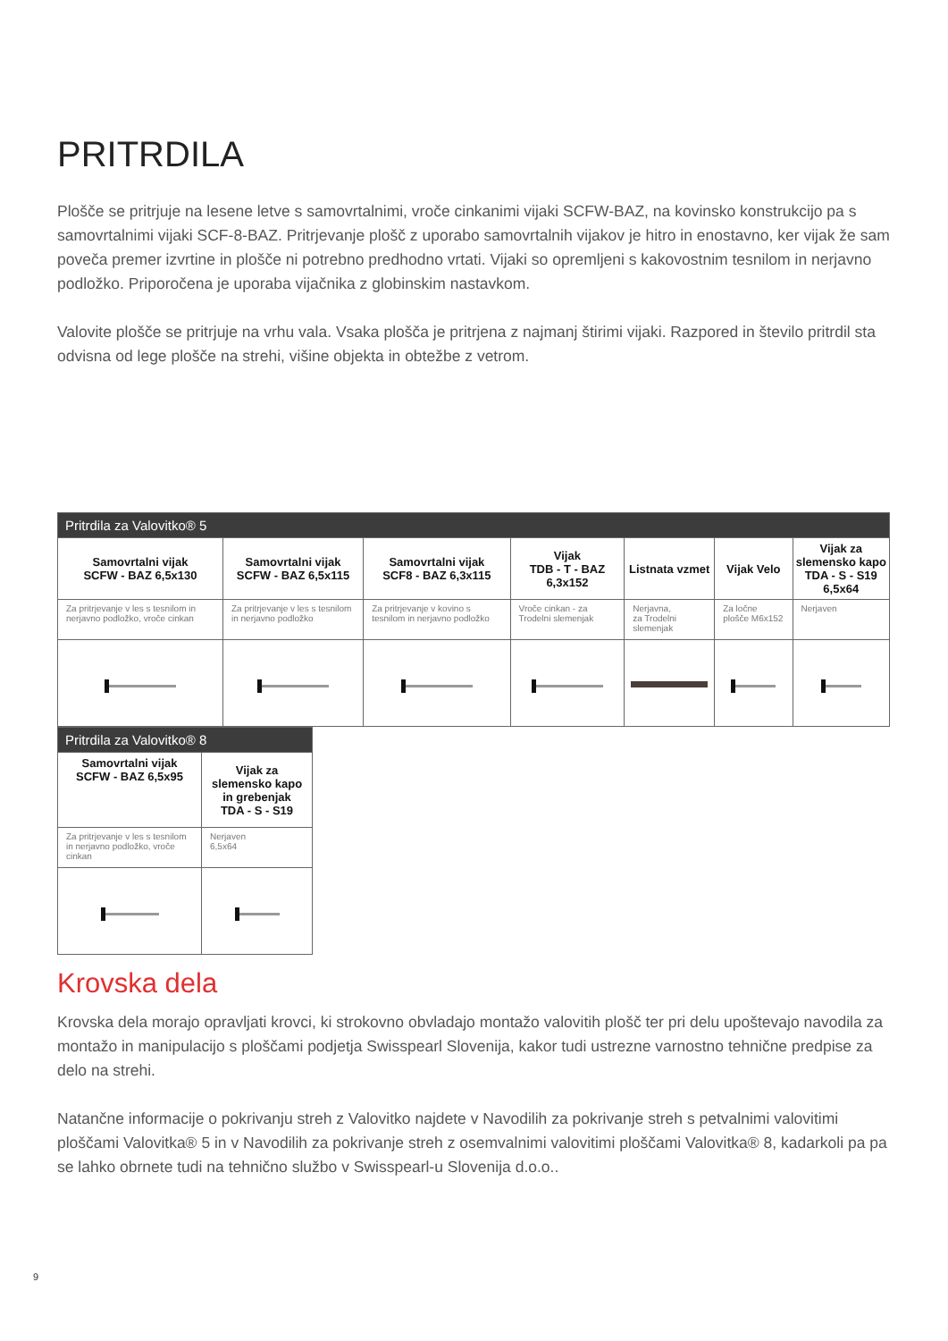PRITRDILA
Plošče se pritrjuje na lesene letve s samovrtalnimi, vroče cinkanimi vijaki SCFW-BAZ, na kovinsko konstrukcijo pa s samovrtalnimi vijaki SCF-8-BAZ. Pritrjevanje plošč z uporabo samovrtalnih vijakov je hitro in enostavno, ker vijak že sam poveča premer izvrtine in plošče ni potrebno predhodno vrtati. Vijaki so opremljeni s kakovostnim tesnilom in nerjavno podložko. Priporočena je uporaba vijačnika z globinskim nastavkom.
Valovite plošče se pritrjuje na vrhu vala. Vsaka plošča je pritrjena z najmanj štirimi vijaki. Razpored in število pritrdil sta odvisna od lege plošče na strehi, višine objekta in obtežbe z vetrom.
| Pritrdila za Valovitko® 5 | | | | | | |
| --- | --- | --- | --- | --- | --- | --- |
| Samovrtalni vijak SCFW - BAZ 6,5x130 | Samovrtalni vijak SCFW - BAZ 6,5x115 | Samovrtalni vijak SCF8 - BAZ 6,3x115 | Vijak TDB - T - BAZ 6,3x152 | Listnata vzmet | Vijak Velo | Vijak za slemensko kapo TDA - S - S19 6,5x64 |
| Za pritrjevanje v les s tesnilom in nerjavno podložko, vroče cinkan | Za pritrjevanje v les s tesnilom in nerjavno podložko | Za pritrjevanje v kovino s tesnilom in nerjavno podložko | Vroče cinkan - za Trodelni slemenjak | Nerjavna, za Trodelni slemenjak | Za ločne plošče M6x152 | Nerjaven |
| Pritrdila za Valovitko® 8 | |
| --- | --- |
| Samovrtalni vijak SCFW - BAZ 6,5x95 | Vijak za slemensko kapo in grebenjak TDA - S - S19 |
| Za pritrjevanje v les s tesnilom in nerjavno podložko, vroče cinkan | Nerjaven 6,5x64 |
Krovska dela
Krovska dela morajo opravljati krovci, ki strokovno obvladajo montažo valovitih plošč ter pri delu upoštevajo navodila za montažo in manipulacijo s ploščami podjetja Swisspearl Slovenija, kakor tudi ustrezne varnostno tehnične predpise za delo na strehi.
Natančne informacije o pokrivanju streh z Valovitko najdete v Navodilih za pokrivanje streh s petvalnimi valovitimi ploščami Valovitka® 5 in v Navodilih za pokrivanje streh z osemvalnimi valovitimi ploščami Valovitka® 8, kadarkoli pa pa se lahko obrnete tudi na tehnično službo v Swisspearl-u Slovenija d.o.o..
9